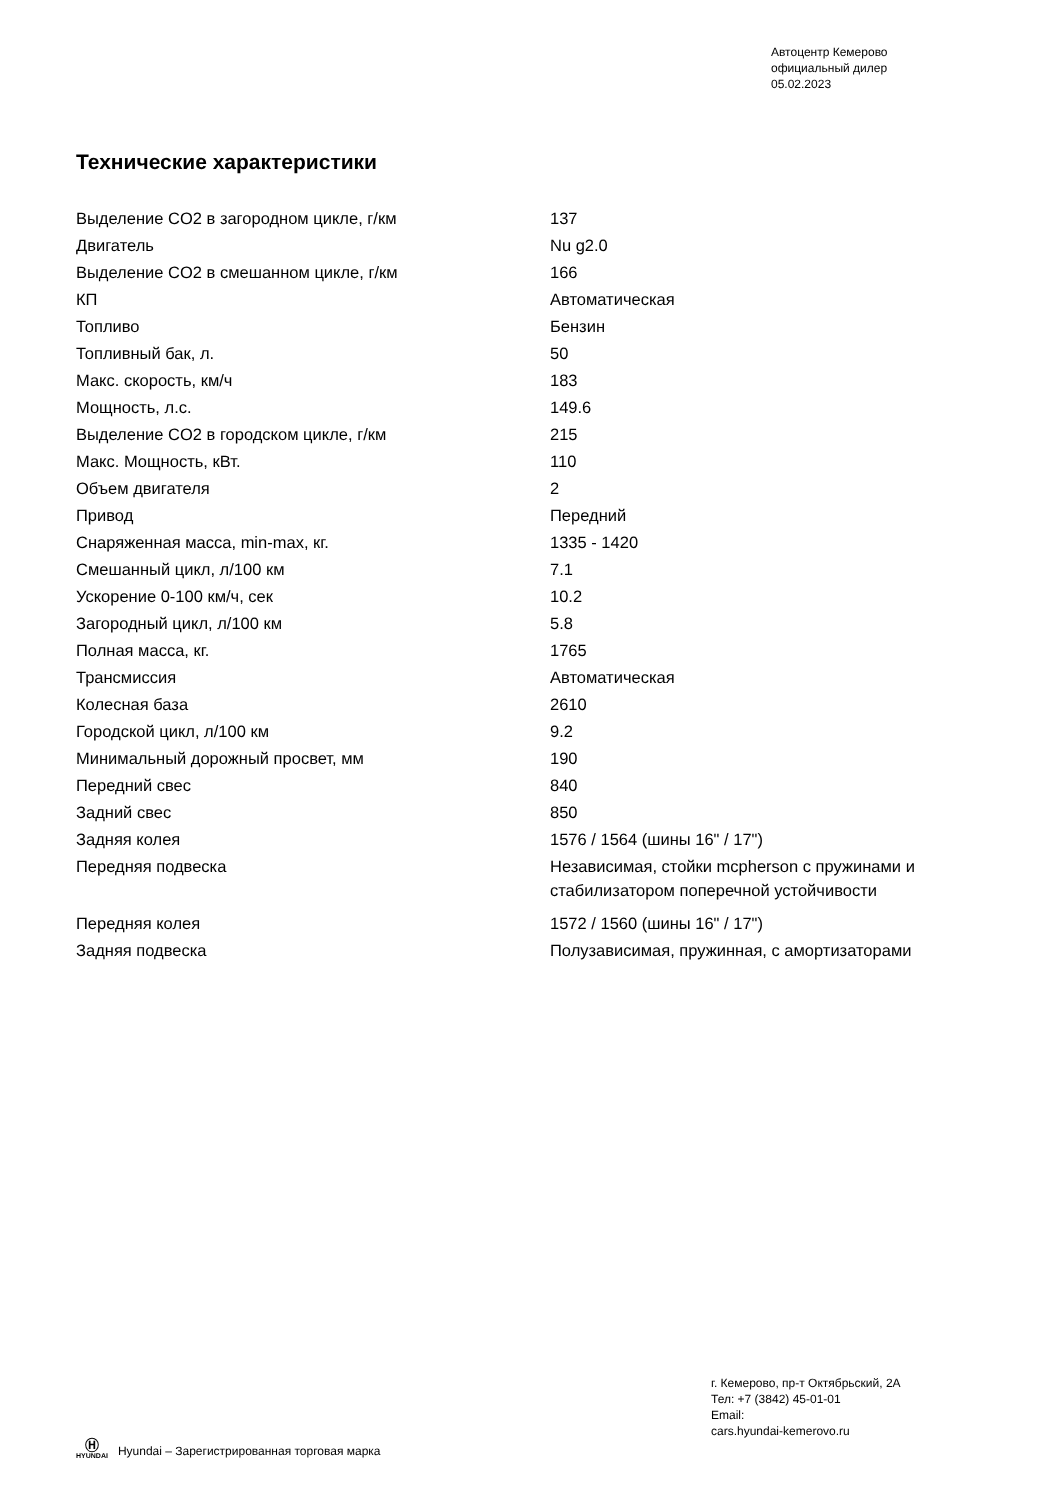Автоцентр Кемерово
официальный дилер
05.02.2023
Технические характеристики
| Выделение CO2 в загородном цикле, г/км | 137 |
| Двигатель | Nu g2.0 |
| Выделение CO2 в смешанном цикле, г/км | 166 |
| КП | Автоматическая |
| Топливо | Бензин |
| Топливный бак, л. | 50 |
| Макс. скорость, км/ч | 183 |
| Мощность, л.с. | 149.6 |
| Выделение CO2 в городском цикле, г/км | 215 |
| Макс. Мощность, кВт. | 110 |
| Объем двигателя | 2 |
| Привод | Передний |
| Снаряженная масса, min-max, кг. | 1335 - 1420 |
| Смешанный цикл, л/100 км | 7.1 |
| Ускорение 0-100 км/ч, сек | 10.2 |
| Загородный цикл, л/100 км | 5.8 |
| Полная масса, кг. | 1765 |
| Трансмиссия | Автоматическая |
| Колесная база | 2610 |
| Городской цикл, л/100 км | 9.2 |
| Минимальный дорожный просвет, мм | 190 |
| Передний свес | 840 |
| Задний свес | 850 |
| Задняя колея | 1576 / 1564 (шины 16" / 17") |
| Передняя подвеска | Независимая, стойки mcpherson с пружинами и стабилизатором поперечной устойчивости |
| Передняя колея | 1572 / 1560 (шины 16" / 17") |
| Задняя подвеска | Полузависимая, пружинная, с амортизаторами |
г. Кемерово, пр-т Октябрьский, 2А
Тел: +7 (3842) 45-01-01
Email:
cars.hyundai-kemerovo.ru
Ⓗ
HYUNDAI
Hyundai – Зарегистрированная торговая марка